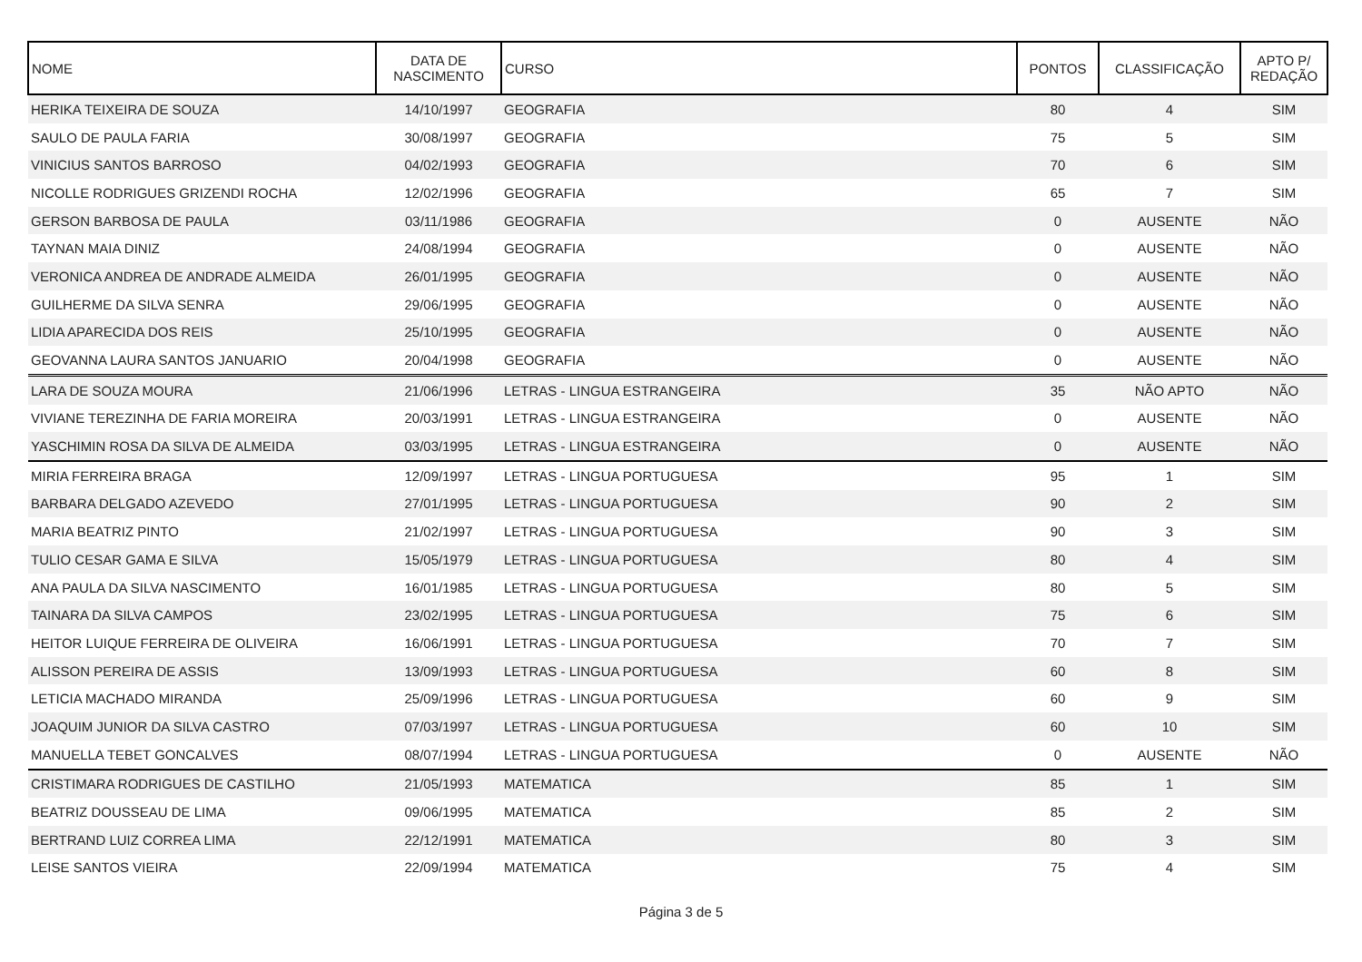| NOME | DATA DE NASCIMENTO | CURSO | PONTOS | CLASSIFICAÇÃO | APTO P/ REDAÇÃO |
| --- | --- | --- | --- | --- | --- |
| HERIKA TEIXEIRA DE SOUZA | 14/10/1997 | GEOGRAFIA | 80 | 4 | SIM |
| SAULO DE PAULA FARIA | 30/08/1997 | GEOGRAFIA | 75 | 5 | SIM |
| VINICIUS SANTOS BARROSO | 04/02/1993 | GEOGRAFIA | 70 | 6 | SIM |
| NICOLLE RODRIGUES GRIZENDI ROCHA | 12/02/1996 | GEOGRAFIA | 65 | 7 | SIM |
| GERSON BARBOSA DE PAULA | 03/11/1986 | GEOGRAFIA | 0 | AUSENTE | NÃO |
| TAYNAN MAIA DINIZ | 24/08/1994 | GEOGRAFIA | 0 | AUSENTE | NÃO |
| VERONICA ANDREA DE ANDRADE ALMEIDA | 26/01/1995 | GEOGRAFIA | 0 | AUSENTE | NÃO |
| GUILHERME DA SILVA SENRA | 29/06/1995 | GEOGRAFIA | 0 | AUSENTE | NÃO |
| LIDIA APARECIDA DOS REIS | 25/10/1995 | GEOGRAFIA | 0 | AUSENTE | NÃO |
| GEOVANNA LAURA SANTOS JANUARIO | 20/04/1998 | GEOGRAFIA | 0 | AUSENTE | NÃO |
| LARA DE SOUZA MOURA | 21/06/1996 | LETRAS - LINGUA ESTRANGEIRA | 35 | NÃO APTO | NÃO |
| VIVIANE TEREZINHA DE FARIA MOREIRA | 20/03/1991 | LETRAS - LINGUA ESTRANGEIRA | 0 | AUSENTE | NÃO |
| YASCHIMIN ROSA DA SILVA DE ALMEIDA | 03/03/1995 | LETRAS - LINGUA ESTRANGEIRA | 0 | AUSENTE | NÃO |
| MIRIA FERREIRA BRAGA | 12/09/1997 | LETRAS - LINGUA PORTUGUESA | 95 | 1 | SIM |
| BARBARA DELGADO AZEVEDO | 27/01/1995 | LETRAS - LINGUA PORTUGUESA | 90 | 2 | SIM |
| MARIA BEATRIZ PINTO | 21/02/1997 | LETRAS - LINGUA PORTUGUESA | 90 | 3 | SIM |
| TULIO CESAR GAMA E SILVA | 15/05/1979 | LETRAS - LINGUA PORTUGUESA | 80 | 4 | SIM |
| ANA PAULA DA SILVA NASCIMENTO | 16/01/1985 | LETRAS - LINGUA PORTUGUESA | 80 | 5 | SIM |
| TAINARA DA SILVA CAMPOS | 23/02/1995 | LETRAS - LINGUA PORTUGUESA | 75 | 6 | SIM |
| HEITOR LUIQUE FERREIRA DE OLIVEIRA | 16/06/1991 | LETRAS - LINGUA PORTUGUESA | 70 | 7 | SIM |
| ALISSON PEREIRA DE ASSIS | 13/09/1993 | LETRAS - LINGUA PORTUGUESA | 60 | 8 | SIM |
| LETICIA MACHADO MIRANDA | 25/09/1996 | LETRAS - LINGUA PORTUGUESA | 60 | 9 | SIM |
| JOAQUIM JUNIOR DA SILVA CASTRO | 07/03/1997 | LETRAS - LINGUA PORTUGUESA | 60 | 10 | SIM |
| MANUELLA TEBET GONCALVES | 08/07/1994 | LETRAS - LINGUA PORTUGUESA | 0 | AUSENTE | NÃO |
| CRISTIMARA RODRIGUES DE CASTILHO | 21/05/1993 | MATEMATICA | 85 | 1 | SIM |
| BEATRIZ DOUSSEAU DE LIMA | 09/06/1995 | MATEMATICA | 85 | 2 | SIM |
| BERTRAND LUIZ CORREA LIMA | 22/12/1991 | MATEMATICA | 80 | 3 | SIM |
| LEISE SANTOS VIEIRA | 22/09/1994 | MATEMATICA | 75 | 4 | SIM |
Página 3 de 5